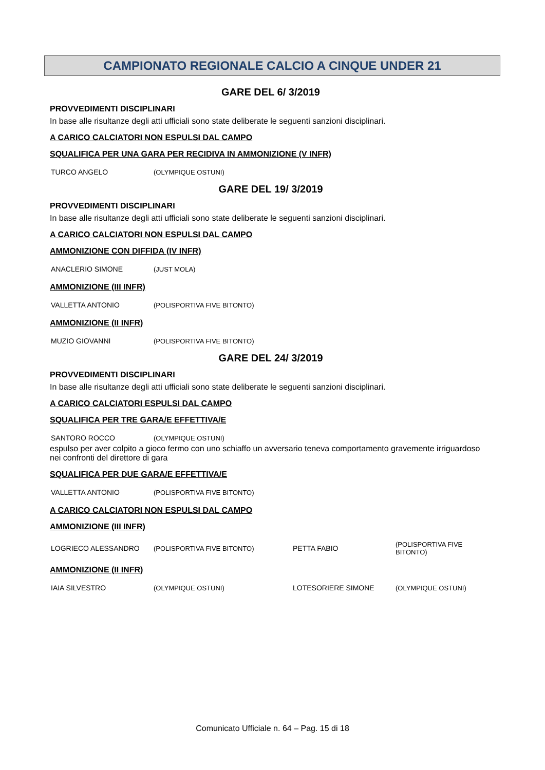CAMPIONATO REGIONALE CALCIO A CINQUE UNDER 21
GARE DEL 6/ 3/2019
PROVVEDIMENTI DISCIPLINARI
In base alle risultanze degli atti ufficiali sono state deliberate le seguenti sanzioni disciplinari.
A CARICO CALCIATORI NON ESPULSI DAL CAMPO
SQUALIFICA PER UNA GARA PER RECIDIVA IN AMMONIZIONE (V INFR)
| TURCO ANGELO | (OLYMPIQUE OSTUNI) |
GARE DEL 19/ 3/2019
PROVVEDIMENTI DISCIPLINARI
In base alle risultanze degli atti ufficiali sono state deliberate le seguenti sanzioni disciplinari.
A CARICO CALCIATORI NON ESPULSI DAL CAMPO
AMMONIZIONE CON DIFFIDA (IV INFR)
| ANACLERIO SIMONE | (JUST MOLA) |
AMMONIZIONE (III INFR)
| VALLETTA ANTONIO | (POLISPORTIVA FIVE BITONTO) |
AMMONIZIONE (II INFR)
| MUZIO GIOVANNI | (POLISPORTIVA FIVE BITONTO) |
GARE DEL 24/ 3/2019
PROVVEDIMENTI DISCIPLINARI
In base alle risultanze degli atti ufficiali sono state deliberate le seguenti sanzioni disciplinari.
A CARICO CALCIATORI ESPULSI DAL CAMPO
SQUALIFICA PER TRE GARA/E EFFETTIVA/E
| SANTORO ROCCO | (OLYMPIQUE OSTUNI) |
espulso per aver colpito a gioco fermo con uno schiaffo un avversario teneva comportamento gravemente irriguardoso nei confronti del direttore di gara
SQUALIFICA PER DUE GARA/E EFFETTIVA/E
| VALLETTA ANTONIO | (POLISPORTIVA FIVE BITONTO) |
A CARICO CALCIATORI NON ESPULSI DAL CAMPO
AMMONIZIONE (III INFR)
| LOGRIECO ALESSANDRO | (POLISPORTIVA FIVE BITONTO) | PETTA FABIO | (POLISPORTIVA FIVE BITONTO) |
AMMONIZIONE (II INFR)
| IAIA SILVESTRO | (OLYMPIQUE OSTUNI) | LOTESORIERE SIMONE | (OLYMPIQUE OSTUNI) |
Comunicato Ufficiale n. 64 – Pag. 15 di 18